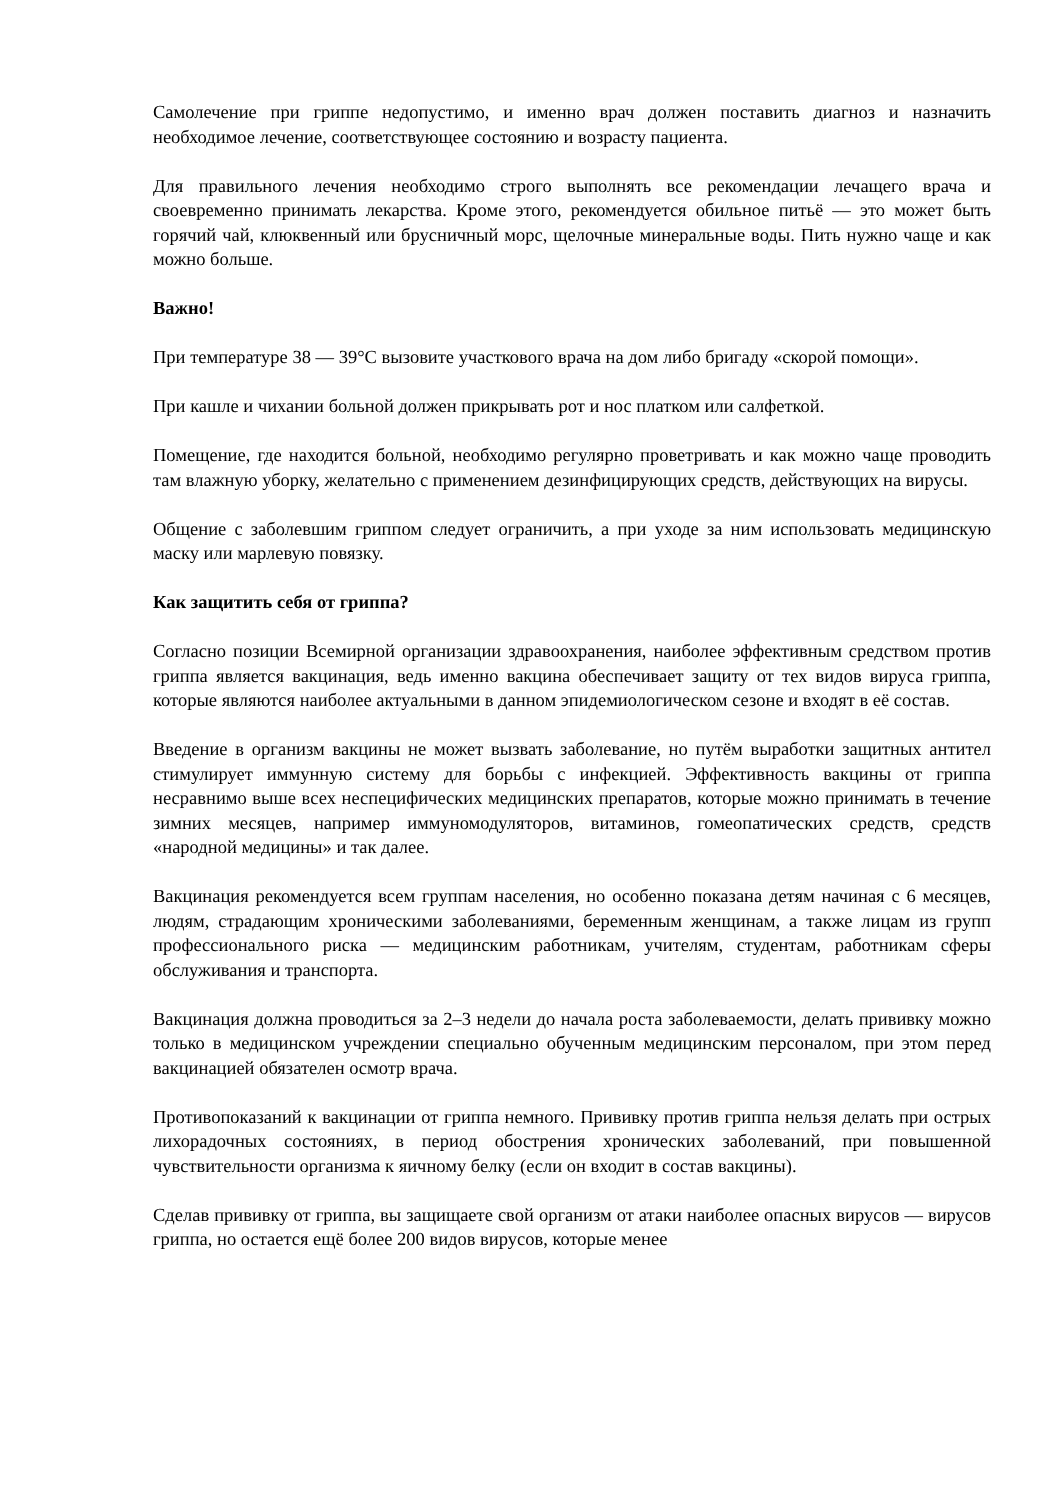Самолечение при гриппе недопустимо, и именно врач должен поставить диагноз и назначить необходимое лечение, соответствующее состоянию и возрасту пациента.
Для правильного лечения необходимо строго выполнять все рекомендации лечащего врача и своевременно принимать лекарства. Кроме этого, рекомендуется обильное питьё — это может быть горячий чай, клюквенный или брусничный морс, щелочные минеральные воды. Пить нужно чаще и как можно больше.
Важно!
При температуре 38 — 39°С вызовите участкового врача на дом либо бригаду «скорой помощи».
При кашле и чихании больной должен прикрывать рот и нос платком или салфеткой.
Помещение, где находится больной, необходимо регулярно проветривать и как можно чаще проводить там влажную уборку, желательно с применением дезинфицирующих средств, действующих на вирусы.
Общение с заболевшим гриппом следует ограничить, а при уходе за ним использовать медицинскую маску или марлевую повязку.
Как защитить себя от гриппа?
Согласно позиции Всемирной организации здравоохранения, наиболее эффективным средством против гриппа является вакцинация, ведь именно вакцина обеспечивает защиту от тех видов вируса гриппа, которые являются наиболее актуальными в данном эпидемиологическом сезоне и входят в её состав.
Введение в организм вакцины не может вызвать заболевание, но путём выработки защитных антител стимулирует иммунную систему для борьбы с инфекцией. Эффективность вакцины от гриппа несравнимо выше всех неспецифических медицинских препаратов, которые можно принимать в течение зимних месяцев, например иммуномодуляторов, витаминов, гомеопатических средств, средств «народной медицины» и так далее.
Вакцинация рекомендуется всем группам населения, но особенно показана детям начиная с 6 месяцев, людям, страдающим хроническими заболеваниями, беременным женщинам, а также лицам из групп профессионального риска — медицинским работникам, учителям, студентам, работникам сферы обслуживания и транспорта.
Вакцинация должна проводиться за 2–3 недели до начала роста заболеваемости, делать прививку можно только в медицинском учреждении специально обученным медицинским персоналом, при этом перед вакцинацией обязателен осмотр врача.
Противопоказаний к вакцинации от гриппа немного. Прививку против гриппа нельзя делать при острых лихорадочных состояниях, в период обострения хронических заболеваний, при повышенной чувствительности организма к яичному белку (если он входит в состав вакцины).
Сделав прививку от гриппа, вы защищаете свой организм от атаки наиболее опасных вирусов — вирусов гриппа, но остается ещё более 200 видов вирусов, которые менее